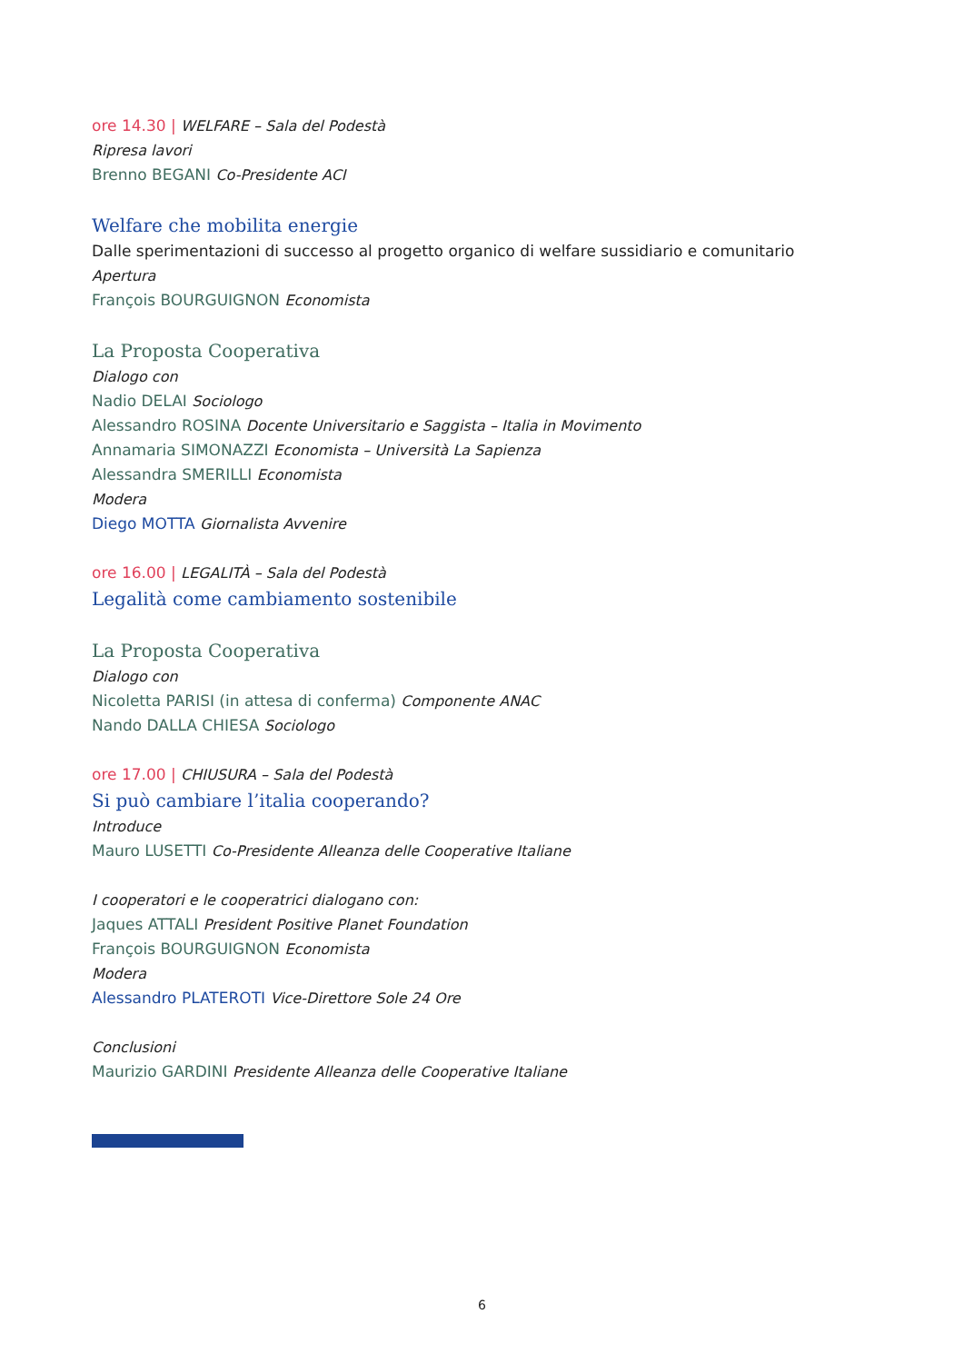ore 14.30 | WELFARE – Sala del Podestà
Ripresa lavori
Brenno BEGANI Co-Presidente ACI
Welfare che mobilita energie
Dalle sperimentazioni di successo al progetto organico di welfare sussidiario e comunitario
Apertura
François BOURGUIGNON Economista
La Proposta Cooperativa
Dialogo con
Nadio DELAI Sociologo
Alessandro ROSINA Docente Universitario e Saggista – Italia in Movimento
Annamaria SIMONAZZI Economista – Università La Sapienza
Alessandra SMERILLI Economista
Modera
Diego MOTTA Giornalista Avvenire
ore 16.00 | LEGALITÀ – Sala del Podestà
Legalità come cambiamento sostenibile
La Proposta Cooperativa
Dialogo con
Nicoletta PARISI (in attesa di conferma) Componente ANAC
Nando DALLA CHIESA Sociologo
ore 17.00 | CHIUSURA – Sala del Podestà
Si può cambiare l’italia cooperando?
Introduce
Mauro LUSETTI Co-Presidente Alleanza delle Cooperative Italiane
I cooperatori e le cooperatrici dialogano con:
Jaques ATTALI President Positive Planet Foundation
François BOURGUIGNON Economista
Modera
Alessandro PLATEROTI Vice-Direttore Sole 24 Ore
Conclusioni
Maurizio GARDINI Presidente Alleanza delle Cooperative Italiane
6